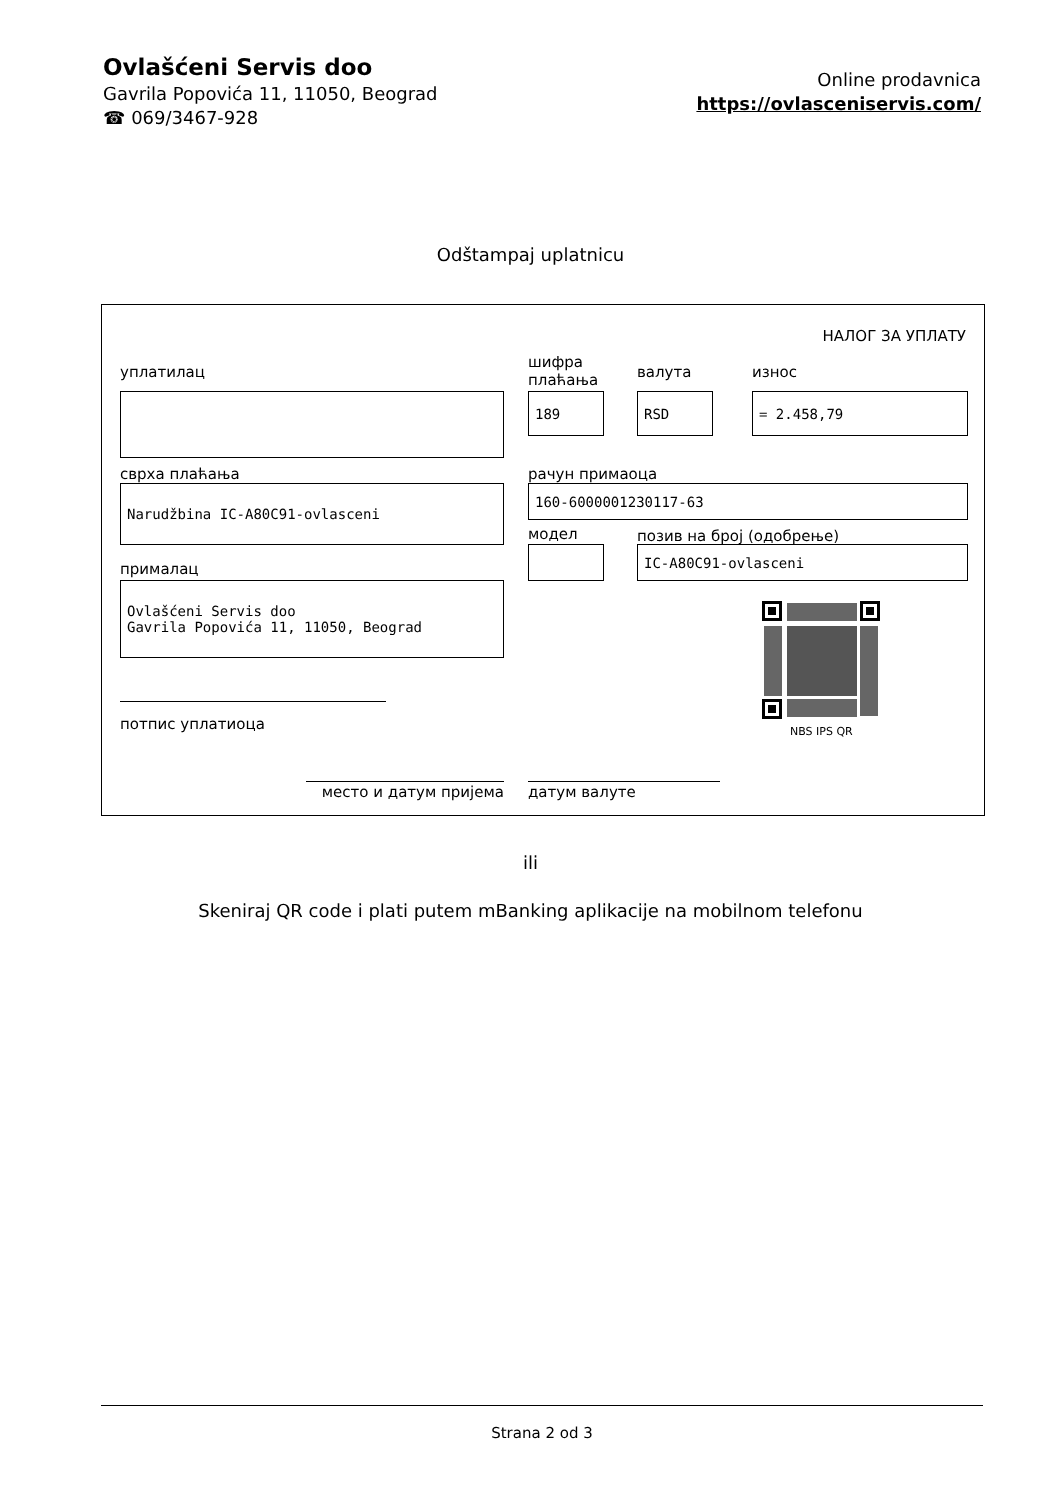Ovlašćeni Servis doo
Gavrila Popovića 11, 11050, Beograd
☎ 069/3467-928
Online prodavnica
https://ovlasceniservis.com/
Odštampaj uplatnicu
НАЛОГ ЗА УПЛАТУ
уплатилац
шифра
плаћања
валута износ
189 RSD = 2.458,79
сврха плаћања рачун примаоца
Narudžbina IC-A80C91-ovlasceni 160-6000001230117-63
модел позив на број (одобрење)
IC-A80C91-ovlasceni
прималац
Ovlašćeni Servis doo
Gavrila Popovića 11, 11050, Beograd
NBS IPS QR
потпис уплатиоца
место и датум пријема датум валуте
ili
Skeniraj QR code i plati putem mBanking aplikacije na mobilnom telefonu
Strana 2 od 3